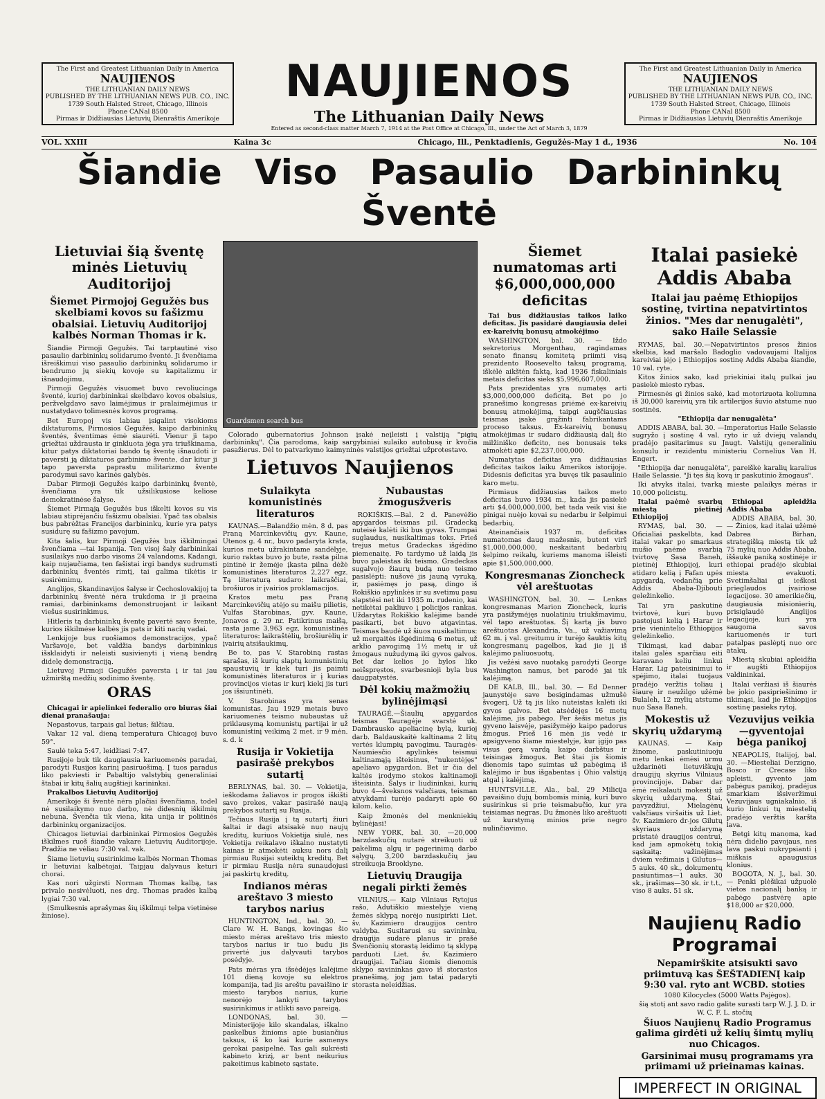The First and Greatest Lithuanian Daily in America
NAUJIENOS
THE LITHUANIAN DAILY NEWS
PUBLISHED BY THE LITHUANIAN NEWS PUB. CO., INC.
1739 South Halsted Street, Chicago, Illinois
Phone CANal 8500
Pirmas ir Didžiausias Lietuvių Dienraštis Amerikoje
NAUJIENOS
The Lithuanian Daily News
Entered as second-class matter March 7, 1914 at the Post Office at Chicago, Ill., under the Act of March 3, 1879
The First and Greatest Lithuanian Daily in America
NAUJIENOS
THE LITHUANIAN DAILY NEWS
PUBLISHED BY THE LITHUANIAN NEWS PUB. CO., INC.
1739 South Halsted Street, Chicago, Illinois
Phone CANal 8500
Pirmas ir Didžiausias Lietuvių Dienraštis Amerikoje
VOL. XXIII Kaina 3c Chicago, Ill., Penktadienis, Gegužės-May 1 d., 1936 No. 104
Šiandie Viso Pasaulio Darbininkų Šventė
Lietuviai šią šventę minės Lietuvių Auditorijoj
Šiemet Pirmojoj Gegužės bus skelbiami kovos su fašizmu obalsiai. Lietuvių Auditorijoj kalbės Norman Thomas ir k.
Šiandie Pirmoji Gegužės. Tai tarptautinė viso pasaulio darbininkų solidarumo šventė. Ji švenčiama išreiškimui viso pasaulio darbininkų solidarumo ir bendrumo jų siekių kovoje su kapitalizmu ir išnaudojimu.
Pirmoji Gegužės visuomet buvo revoliucinga šventė, kurioj darbininkai skelbdavo kovos obalsius, peržvelgdavo savo laimėjimus ir pralaimėjimus ir nustatydavo tolimesnės kovos programą.
Bet Europoj vis labiau įsigalint visokioms diktaturoms, Pirmosios Gegužės, kaipo darbininkų šventės, šventimas ėmė siaurėti. Vienur ji tapo griežtai uždrausta ir ginkluota jėga yra triuškinama, kitur patys diktatoriai bando tą šventę išnaudoti ir paversti ją diktaturos garbinimo švente, dar kitur ji tapo paversta paprastu militarizmo švente parodymui savo karinės galybės.
Dabar Pirmoji Gegužės kaipo darbininkų šventė, švenčiama yra tik užsilikusiose keliose demokratinėse šalyse.
Šiemet Pirmąją Gegužės bus iškelti kovos su vis labiau stiprėjančiu fašizmu obalsiai. Ypač tas obalsis bus pabrėžtas Francijos darbininkų, kurie yra patys susidurę su fašizmo pavojum.
Kita šalis, kur Pirmoji Gegužės bus iškilmingai švenčiama —tai Ispanija. Ten visoj šaly darbininkai susilaikys nuo darbo visoms 24 valandoms. Kadangi, kaip nujaučiama, ten fašistai irgi bandys sudrumsti darbininkų šventės rimtį, tai galima tikėtis ir susirėmimų.
Anglijos, Skandinavijos šalyse ir Čechoslovakijoj ta darbininkų šventė nėra trukdoma ir ji praeina ramiai, darbininkams demonstruojant ir laikant viešus susirinkimus.
Hitleris tą darbininkų šventę pavertė savo švente, kurios iškilmėse kalbės jis pats ir kiti nacių vadai.
Lenkijoje bus ruošiamos demonstracijos, ypač Varšavoje, bet valdžia bandys darbininkus išsklaidyti ir neleisti susivienyti į vieną bendrą didelę demonstraciją.
Lietuvoj Pirmoji Gegužės paversta į ir tai jau užmirštą medžių sodinimo šventę.
ORAS
Chicagai ir apielinkei federalio oro biuras šiai dienai pranašauja:
Nepastovus, tarpais gal lietus; šilčiau.
Vakar 12 val. dieną temperatura Chicagoj buvo 59°.
Saulė teka 5:47, leidžiasi 7:47.
Rusijoje buk tik daugiausia kariuomenės paradai, parodyti Rusijos karinį pasiruošimą. Į tuos paradus liko pakviesti ir Pabaltijo valstybių generaliniai štabai ir kitų šalių augštieji karininkai.
Prakalbos Lietuvių Auditorijoj
Amerikoje ši šventė nėra plačiai švenčiama, todel nė susilaikymo nuo darbo, nė didesnių iškilmių nebuna. Švenčia tik viena, kita unija ir politinės darbininkų organizacijos.
Chicagos lietuviai darbininkai Pirmosios Gegužės iškilmes ruoš šiandie vakare Lietuvių Auditorijoje. Pradžia ne vėliau 7:30 val. vak.
Šiame lietuvių susirinkime kalbės Norman Thomas ir lietuviai kalbėtojai. Taipjau dalyvaus keturi chorai.
Kas nori užgirsti Norman Thomas kalbą, tas privalo nesivėluoti, nes drg. Thomas pradės kalbą lygiai 7:30 val.
(Smulkesnis aprašymas šių iškilmųi telpa vietinėse žiniose).
Guardsmen search bus
Colorado gubernatorius Johnson įsakė neįleisti į valstiją "pigių darbininkų". Čia parodoma, kaip sargybiniai sulaiko autobusą ir kvočia pasažierus. Dėl to patvarkymo kaimyninės valstijos griežtai užprotestavo.
Lietuvos Naujienos
Sulaikyta komunistinės literaturos
KAUNAS.—Balandžio mėn. 8 d. pas Praną Marcinkevičių gyv. Kaune, Utenos g. 4 nr., buvo padaryta krata, kurios metu užrakintame sandėlyje, kurio raktas buvo jo bute, rasta pilna pintinė ir žemėje įkasta pilna dėžė komunistinės literaturos 2,227 egz. Tą literaturą sudaro: laikraščiai, brošiuros ir įvairios proklamacijos.
Kratos metu pas Praną Marcinkevičių atėjo su maišu pilietis, Vulfas Starobinas, gyv. Kaune, Jonavos g. 29 nr. Patikrinus maišą, rasta jame 3,963 egz. komunistinės literaturos: laikraštėlių, brošiurėlių ir įvairių atsišaukimų.
Be to, pas V. Starobiną rastas sąrašas, iš kurių slaptų komunistinių spaustuvių ir kiek turi jis paimti komunistinės literaturos ir į kurias provincijos vietas ir kurį kiekį jis turi jos išsiuntinėti.
V. Starobinas yra senas komunistas. Jau 1929 metais buvo kariuomenės teismo nubaustas už priklausymą komunistų partijai ir už komunistinį veikimą 2 met. ir 9 mėn. s. d. k
Rusija ir Vokietija pasirašė prekybos sutartį
BERLYNAS, bal. 30. — Vokietija, ieškodama žaliavos ir progos iškišti savo prekes, vakar pasirašė naują prekybos sutartį su Rusija.
Tečiaus Rusija į tą sutartį žiuri šaltai ir dagi atsisakė nuo naujų kreditų, kuriuos Vokietija siulė, nes Vokietija reikalavo iškalno nustatyti kainas ir atmokėti auksu nors dalį pirmiau Rusijai suteiktų kreditų. Bet ir pirmiau Rusija nėra sunaudojusi jai paskirtų kreditų.
Indianos mėras areštavo 3 miesto tarybos narius
HUNTINGTON, Ind., bal. 30. —Clare W. H. Bangs, kovingas šio miesto mėras areštavo tris miesto tarybos narius ir tuo budu jis privertė jus dalyvauti tarybos posėdyje.
Pats mėras yra išsėdėjęs kalėjime 101 dieną kovoje su elektros kompanija, tad jis areštu pavaišino ir miesto tarybos narius, kurie nenorėjo lankyti tarybos susirinkimus ir atlikti savo pareigą.
LONDONAS, bal. 30. — Ministerijoje kilo skandalas, iškalno paskelbus žinioms apie busiančius taksus, iš ko kai kurie asmenys gerokai pasipelnė. Tas gali sukrėsti kabineto krizį, ar bent neikurius pakeitimus kabineto sąstate.
Nubaustas žmogusžveris
ROKIŠKIS.—Bal. 2 d. Panevėžio apygardos teismas pil. Gradecką nuteisė kalėti iki bus gyvas. Trumpai suglaudus, nusikaltimas toks. Prieš trejus metus Gradeckas išgėdino piemenaitę. Po tardymo už laidą jis buvo paleistas iki teismo. Gradeckas sugalvojo žiaurų budą nuo teismo pasislėpti: nušovė jis jauną vyruką, ir, pasiėmęs jo pasą, dingo iš Rokiškio apylinkės ir su svetimu pasu slapstėsi net iki 1935 m. rudenio, kai netikėtai pakliuvo į policijos rankas. Uždarytas Rokiškio kalėjime bandė pasikarti, bet buvo atgavintas. Teismas baudė už šiuos nusikaltimus: už mergaitės išgėdinimą 6 metus, už arklio pavogimą 1½ metų ir už žmogaus nužudymą iki gyvos galvos. Bet dar kelios jo bylos liko neišspręstos, svarbesnioji byla bus daugpatystės.
Dėl kokių mažmožių bylinėjimąsi
TAURAGĖ.—Šiaulių apygardos teismas Tauragėje svarstė uk. Dambrausko apeliacinę bylą, kurioj darb. Baldauskaitė kaltinama 2 litų vertės klumpių pavogimu. Tauragės-Naumiesčio apylinkės teismui kaltinamąją išteisinus, "nukentėjęs" apeliavo apygardon. Bet ir čia del kaltės įrodymo stokos kaltinamoji išteisinta. Šalys ir liudininkai, kurių buvo 4—šveksnos valsčiaus, teisman atvykdami turėjo padaryti apie 60 kilom. kelio.
Kaip žmonės del menkniekių bylinėjasi!
NEW YORK, bal. 30. —20,000 barzdaskučių nutarė streikuoti už pakėlimą algų ir pagerinimą darbo sąlygų. 3,200 barzdaskučių jau streikuoja Brooklyne.
Lietuvių Draugija negali pirkti žemės
VILNIUS.— Kaip Vilniaus Rytojus rašo, Adutiškio miestelyje vieną žemės sklypą norėjo nusipirkti Liet. šv. Kazimiero draugijos centro valdyba. Susitarusi su savininku, draugija sudarė planus ir prašė Švenčionių storastą leidimo tą sklypą parduoti Liet. šv. Kazimiero draugijai. Tačiau šiomis dienomis sklypo savininkas gavo iš storastos pranešimą, jog jam tatai padaryti storasta neleidžias.
Šiemet numatomas arti $6,000,000,000 deficitas
Tai bus didžiausias taikos laiko deficitas. Jis pasidarė daugiausia delei ex-kareivių bonusų atmokėjimo
WASHINGTON, bal. 30. — Iždo sekretorius Morgenthau, ragindamas senato finansų komitetą priimti visą prezidento Roosevelto taksų programą, iškėlė aikštėn faktą, kad 1936 fiskaliniais metais deficitas sieks $5,996,607,000.
Pats prezidentas yra numatęs arti $3,000,000,000 deficitą. Bet po jo pranešimo kongresas priėmė ex-kareivių bonusų atmokėjimą, taipgi augščiausias teismas įsakė grąžinti fabrikantams proceso taksus. Ex-kareivių bonusų atmokėjimas ir sudaro didžiausią dalį šio milžiniško deficito, nes bonusais teks atmokėti apie $2,237,000,000.
Numatytas deficitas yra didžiausias deficitas taikos laiku Amerikos istorijoje. Didesnis deficitas yra buvęs tik pasaulinio karo metu.
Pirmiaus didžiausias taikos meto deficitas buvo 1934 m., kada jis pasiekė arti $4,000,000,000, bet tada veik visi šie pinigai nuėjo kovai su nedarbu ir šelpimui bedarbių.
Ateinančiais 1937 m. deficitas numatomas daug mažesnis, butent virš $1,000,000,000, neskaitant bedarbių šelpimo reikalų, kuriems manoma išleisti apie $1,500,000,000.
Kongresmanas Zioncheck vėl areštuotas
WASHINGTON, bal. 30. — Lenkas kongresmanas Marion Zioncheck, kuris yra pasižymėjęs nuolatiniu triukšmavimu, vėl tapo areštuotas. Šį kartą jis buvo areštuotas Alexandria, Va., už važiavimą 62 m. į val. greitumu ir turėjo šauktis kitų kongresmanų pagelbos, kad jie jį iš kalėjimo paliuosuotų.
Jis vežėsi savo nuotaką parodyti George Washington namus, bet parodė jai tik kalėjimą.
DE KALB, Ill., bal. 30. — Ed Denner jaunystėje save besigindamas užmušė švogerį. Už tą jis liko nuteistas kalėti iki gyvos galvos. Bet atsėdėjęs 16 metų kalėjime, jis pabėgo. Per šešis metus jis gyveno laisvėje, pasižymėjo kaipo padorus žmogus. Prieš 16 mėn jis vedė ir apsigyveno šiame miestelyje, kur įgijo pas visus gerą vardą kaipo darbštus ir teisingas žmogus. Bet štai jis šiomis dienomis tapo suimtas už pabėgimą iš kalėjimo ir bus išgabentas į Ohio valstiją atgal į kalėjimą.
HUNTSVILLE, Ala., bal. 29 Milicija pavaišino dujų bombomis minią, kuri buvo susirinkus si prie teismabučio, kur yra teisiamas negras. Du žmonės liko areštuoti už kurstymą minios prie negro nulinčiavimo.
Italai pasiekė Addis Ababa
Italai jau paėmę Ethiopijos sostinę, tvirtina nepatvirtintos žinios. "Mes dar nenugalėti", sako Haile Selassie
RYMAS, bal. 30.—Nepatvirtintos presos žinios skelbia, kad maršalo Badoglio vadovaujami Italijos kareiviai įėjo į Ethiopijos sostinę Addis Ababa šiandie, 10 val. ryte.
Kitos žinios sako, kad priekiniai italų pulkai jau pasiekė miesto rybas.
Pirmesnės gi žinios sakė, kad motorizuota koliumna iš 30,000 kareivių yra tik artilerijos šuvio atstume nuo sostinės.
"Ethiopija dar nenugalėta"
ADDIS ABABA, bal. 30. —Imperatorius Haile Selassie sugryžo į sostinę 4 val. ryto ir už dviejų valandų pradėjo pasitarimus su Jnugt. Valstijų generaliniu konsulu ir rezidentu ministeriu Cornelius Van H. Engert.
"Ethiopija dar nenugalėta", pareiškė karalių karalius Haile Selassie. "Ji tęs šią kovą ir paskutinio žmogaus".
Iki atvyks italai, tvarką mieste palaikys mėras ir 10,000 policistų.
Italai paėmė svarbų miestą pietinėj Ethiopijoj
RYMAS, bal. 30. —Oficialiai paskelbta, kad italai vakar po smarkaus mušio paėmė svarbią tvirtovę Sasa Baneh, pietinėj Ethiopijoj, kuri atidaro kelią į Fafan upės apygardą, vedančią prie Addis Ababa-Djibouti geležinkelio.
Tai yra paskutinė tvirtovė, kuri buvo pastojusi kelią į Harar ir prie vienintelio Ethiopijos geležinkelio.
Tikimąsi, kad dabar italai galės sparčiau eiti karavano keliu linkui Harar. Lig pateisinimui to spėjimo, italai tuojaus pradėjo veržtis toliau į šiaurę ir neužilgo užėmė Bulaleh, 12 mylių atstume nuo Sasa Baneh.
Mokestis už skyrių uždarymą
KAUNAS. — Kaip žinome, paskutiniuoju metu lenkai ėmėsi urmu uždarinėti lietuviškųjų draugijų skyrius Vilniaus provincijoje. Dabar dar ėmė reikalauti mokestį už skyrių uždarymą. Štai, pavyzdžiui, Mielagėnų valsčiaus viršaitis už Liet. šv. Kazimiero dr-jos Gilutų skyriaus uždarymą pristatė draugijos centrui, kad jam apmokėtų tokią sąskaitą: važinėjimas dviem vežimais į Gilutus—5 auks. 40 sk., dokumentų pasiuntimas—1 auks. 30 sk., įrašimas—30 sk. ir t.t., viso 8 auks. 51 sk.
Ethiopai apleidžia Addis Ababa
ADDIS ABABA, bal. 30. — Žinios, kad italai užėmė Dabrea Birhan, strategišką miestą tik už 75 mylių nuo Addis Ababa, iššaukė paniką sostinėje ir ethiopai pradėjo skubiai miesta evakuoti. Svetimšaliai gi ieškosi prieglaudos įvairiose legacijose. 30 amerikiečių, daugiausia misionierių, prisiglaudė Anglijos legacijoje, kuri yra saugoma savos kariuomenės ir turi patalpas paslėptį nuo orc atakų.
Miestą skubiai apleidžia ir augšti Ethiopijos valdininkai.
Italai veržiasi iš šiaurės be jokio pasipriešinimo ir tikimąsi, kad jie Ethiopijos sostinę pasieks rytoj.
Vezuvijus veikia—gyventojai bėga panikoj
NEAPOLIS, Italijoj, bal. 30. —Miesteliai Derzigno, Bosco ir Crecase liko apleisti, gyvento jam pabėgus panikoj, pradėjus smarkiam išsiveržimui Vezuvijaus ugniakalnio, iš kurio linkui tų miestelių pradėjo veržtis karšta lava.
Betgi kitų manoma, kad nėra didelio pavojaus, nes lava paskui nukrypsianti į miškais apaugusius klonius.
BOGOTA, N. J., bal. 30. — Penki plėšikai užpuolė vietos nacionalį banką ir pabėgo pastvėrę apie $18,000 ar $20,000.
Naujienų Radio Programai
Nepamirškite atsisukti savo priimtuvą kas ŠEŠTADIENĮ kaip 9:30 val. ryto ant WCBD. stoties
1080 Kilocycles (5000 Watts Pajėgos).
šią stotį ant savo radio galite surasti tarp W. J. J. D. ir W. C. F. L. stočių
Šiuos Naujienų Radio Programus galima girdėti už kelių šimtų mylių nuo Chicagos.
Garsinimai musų programams yra priimami už prieinamas kainas.
IMPERFECT IN ORIGINAL